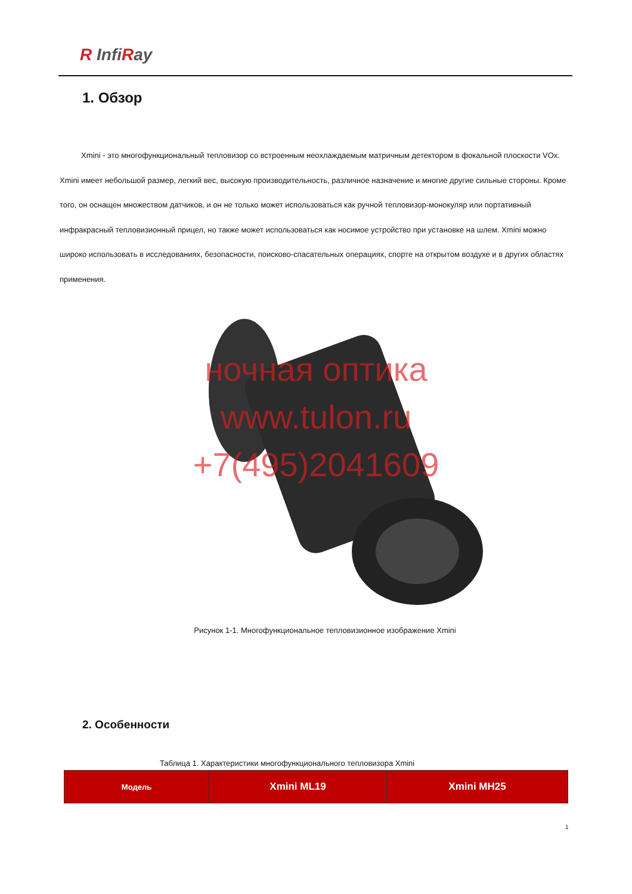R InfiRay
1. Обзор
Xmini - это многофункциональный тепловизор со встроенным неохлаждаемым матричным детектором в фокальной плоскости VOx. Xmini имеет небольшой размер, легкий вес, высокую производительность, различное назначение и многие другие сильные стороны. Кроме того, он оснащен множеством датчиков, и он не только может использоваться как ручной тепловизор-монокуляр или портативный инфракрасный тепловизионный прицел, но также может использоваться как носимое устройство при установке на шлем. Xmini можно широко использовать в исследованиях, безопасности, поисково-спасательных операциях, спорте на открытом воздухе и в других областях применения.
ночная оптика
www.tulon.ru
+7(495)2041609
Рисунок 1-1. Многофункциональное тепловизионное изображение Xmini
2. Особенности
Таблица 1. Характеристики многофункционального тепловизора Xmini
| Модель | Xmini ML19 | Xmini MH25 |
| --- | --- | --- |
1